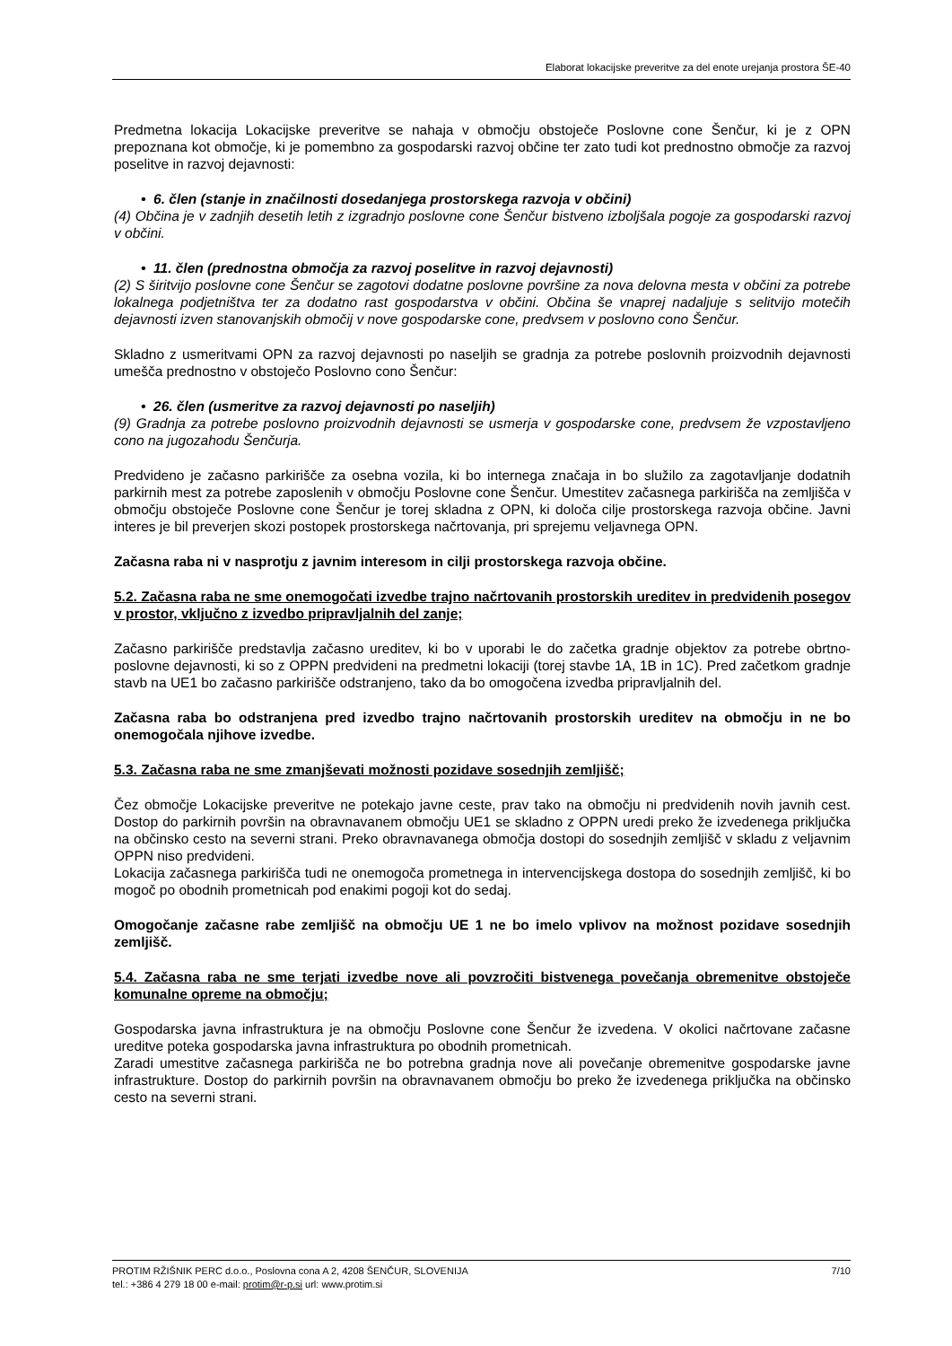Elaborat lokacijske preveritve za del enote urejanja prostora ŠE-40
Predmetna lokacija Lokacijske preveritve se nahaja v območju obstoječe Poslovne cone Šenčur, ki je z OPN prepoznana kot območje, ki je pomembno za gospodarski razvoj občine ter zato tudi kot prednostno območje za razvoj poselitve in razvoj dejavnosti:
• 6. člen (stanje in značilnosti dosedanjega prostorskega razvoja v občini)
(4) Občina je v zadnjih desetih letih z izgradnjo poslovne cone Šenčur bistveno izboljšala pogoje za gospodarski razvoj v občini.
• 11. člen (prednostna območja za razvoj poselitve in razvoj dejavnosti)
(2) S širitvijo poslovne cone Šenčur se zagotovi dodatne poslovne površine za nova delovna mesta v občini za potrebe lokalnega podjetništva ter za dodatno rast gospodarstva v občini. Občina še vnaprej nadaljuje s selitvijo motečih dejavnosti izven stanovanjskih območij v nove gospodarske cone, predvsem v poslovno cono Šenčur.
Skladno z usmeritvami OPN za razvoj dejavnosti po naseljih se gradnja za potrebe poslovnih proizvodnih dejavnosti umešča prednostno v obstoječo Poslovno cono Šenčur:
• 26. člen (usmeritve za razvoj dejavnosti po naseljih)
(9) Gradnja za potrebe poslovno proizvodnih dejavnosti se usmerja v gospodarske cone, predvsem že vzpostavljeno cono na jugozahodu Šenčurja.
Predvideno je začasno parkirišče za osebna vozila, ki bo internega značaja in bo služilo za zagotavljanje dodatnih parkirnih mest za potrebe zaposlenih v območju Poslovne cone Šenčur. Umestitev začasnega parkirišča na zemljišča v območju obstoječe Poslovne cone Šenčur je torej skladna z OPN, ki določa cilje prostorskega razvoja občine. Javni interes je bil preverjen skozi postopek prostorskega načrtovanja, pri sprejemu veljavnega OPN.
Začasna raba ni v nasprotju z javnim interesom in cilji prostorskega razvoja občine.
5.2. Začasna raba ne sme onemogočati izvedbe trajno načrtovanih prostorskih ureditev in predvidenih posegov v prostor, vključno z izvedbo pripravljalnih del zanje;
Začasno parkirišče predstavlja začasno ureditev, ki bo v uporabi le do začetka gradnje objektov za potrebe obrtno-poslovne dejavnosti, ki so z OPPN predvideni na predmetni lokaciji (torej stavbe 1A, 1B in 1C). Pred začetkom gradnje stavb na UE1 bo začasno parkirišče odstranjeno, tako da bo omogočena izvedba pripravljalnih del.
Začasna raba bo odstranjena pred izvedbo trajno načrtovanih prostorskih ureditev na območju in ne bo onemogočala njihove izvedbe.
5.3. Začasna raba ne sme zmanjševati možnosti pozidave sosednjih zemljišč;
Čez območje Lokacijske preveritve ne potekajo javne ceste, prav tako na območju ni predvidenih novih javnih cest. Dostop do parkirnih površin na obravnavanem območju UE1 se skladno z OPPN uredi preko že izvedenega priključka na občinsko cesto na severni strani. Preko obravnavanega območja dostopi do sosednjih zemljišč v skladu z veljavnim OPPN niso predvideni.
Lokacija začasnega parkirišča tudi ne onemogoča prometnega in intervencijskega dostopa do sosednjih zemljišč, ki bo mogoč po obodnih prometnicah pod enakimi pogoji kot do sedaj.
Omogočanje začasne rabe zemljišč na območju UE 1 ne bo imelo vplivov na možnost pozidave sosednjih zemljišč.
5.4. Začasna raba ne sme terjati izvedbe nove ali povzročiti bistvenega povečanja obremenitve obstoječe komunalne opreme na območju;
Gospodarska javna infrastruktura je na območju Poslovne cone Šenčur že izvedena. V okolici načrtovane začasne ureditve poteka gospodarska javna infrastruktura po obodnih prometnicah.
Zaradi umestitve začasnega parkirišča ne bo potrebna gradnja nove ali povečanje obremenitve gospodarske javne infrastrukture. Dostop do parkirnih površin na obravnavanem območju bo preko že izvedenega priključka na občinsko cesto na severni strani.
7/10 PROTIM RŽIŠNIK PERC d.o.o., Poslovna cona A 2, 4208 ŠENČUR, SLOVENIJA
tel.: +386 4 279 18 00 e-mail: protim@r-p.si url: www.protim.si